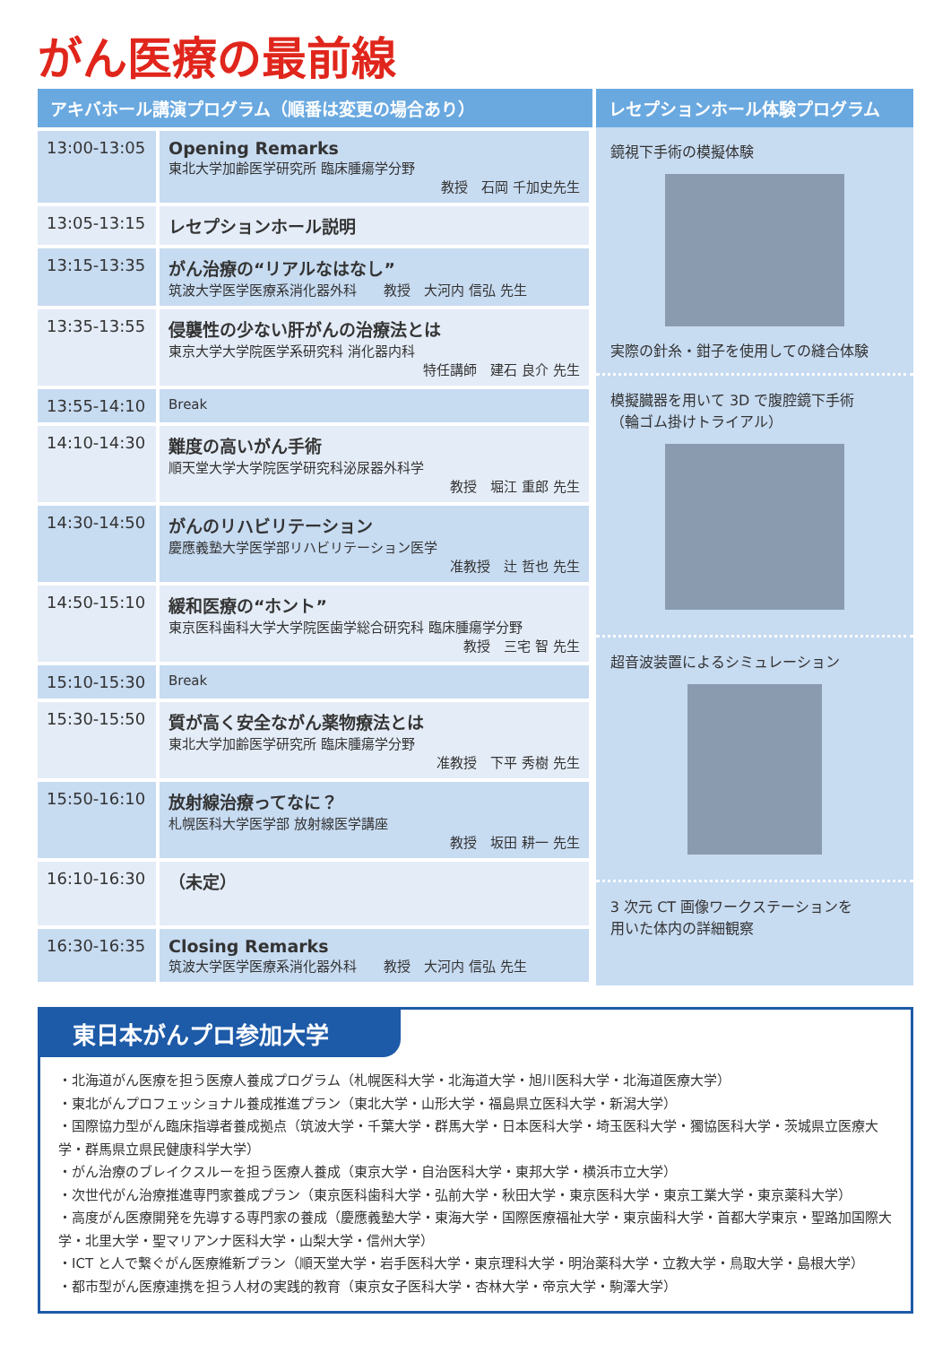がん医療の最前線
| アキバホール講演プログラム（順番は変更の場合あり） | |
| --- | --- |
| 13:00-13:05 | Opening Remarks 東北大学加齢医学研究所 臨床腫瘍学分野 教授 石岡 千加史先生 |
| 13:05-13:15 | レセプションホール説明 |
| 13:15-13:35 | がん治療の“リアルなはなし” 筑波大学医学医療系消化器外科 教授 大河内 信弘 先生 |
| 13:35-13:55 | 侵襲性の少ない肝がんの治療法とは 東京大学大学院医学系研究科 消化器内科 特任講師 建石 良介 先生 |
| 13:55-14:10 | Break |
| 14:10-14:30 | 難度の高いがん手術 順天堂大学大学院医学研究科泌尿器外科学 教授 堀江 重郎 先生 |
| 14:30-14:50 | がんのリハビリテーション 慶應義塾大学医学部リハビリテーション医学 准教授 辻 哲也 先生 |
| 14:50-15:10 | 緩和医療の“ホント” 東京医科歯科大学大学院医歯学総合研究科 臨床腫瘍学分野 教授 三宅 智 先生 |
| 15:10-15:30 | Break |
| 15:30-15:50 | 質が高く安全ながん薬物療法とは 東北大学加齢医学研究所 臨床腫瘍学分野 准教授 下平 秀樹 先生 |
| 15:50-16:10 | 放射線治療ってなに？ 札幌医科大学医学部 放射線医学講座 教授 坂田 耕一 先生 |
| 16:10-16:30 | （未定） |
| 16:30-16:35 | Closing Remarks 筑波大学医学医療系消化器外科 教授 大河内 信弘 先生 |
レセプションホール体験プログラム
鏡視下手術の模擬体験
実際の針糸・鉗子を使用しての縫合体験
模擬臓器を用いて 3D で腹腔鏡下手術
（輪ゴム掛けトライアル）
超音波装置によるシミュレーション
3 次元 CT 画像ワークステーションを
用いた体内の詳細観察
東日本がんプロ参加大学
・北海道がん医療を担う医療人養成プログラム（札幌医科大学・北海道大学・旭川医科大学・北海道医療大学）
・東北がんプロフェッショナル養成推進プラン（東北大学・山形大学・福島県立医科大学・新潟大学）
・国際協力型がん臨床指導者養成拠点（筑波大学・千葉大学・群馬大学・日本医科大学・埼玉医科大学・獨協医科大学・茨城県立医療大学・群馬県立県民健康科学大学）
・がん治療のブレイクスルーを担う医療人養成（東京大学・自治医科大学・東邦大学・横浜市立大学）
・次世代がん治療推進専門家養成プラン（東京医科歯科大学・弘前大学・秋田大学・東京医科大学・東京工業大学・東京薬科大学）
・高度がん医療開発を先導する専門家の養成（慶應義塾大学・東海大学・国際医療福祉大学・東京歯科大学・首都大学東京・聖路加国際大学・北里大学・聖マリアンナ医科大学・山梨大学・信州大学）
・ICT と人で繋ぐがん医療維新プラン（順天堂大学・岩手医科大学・東京理科大学・明治薬科大学・立教大学・鳥取大学・島根大学）
・都市型がん医療連携を担う人材の実践的教育（東京女子医科大学・杏林大学・帝京大学・駒澤大学）